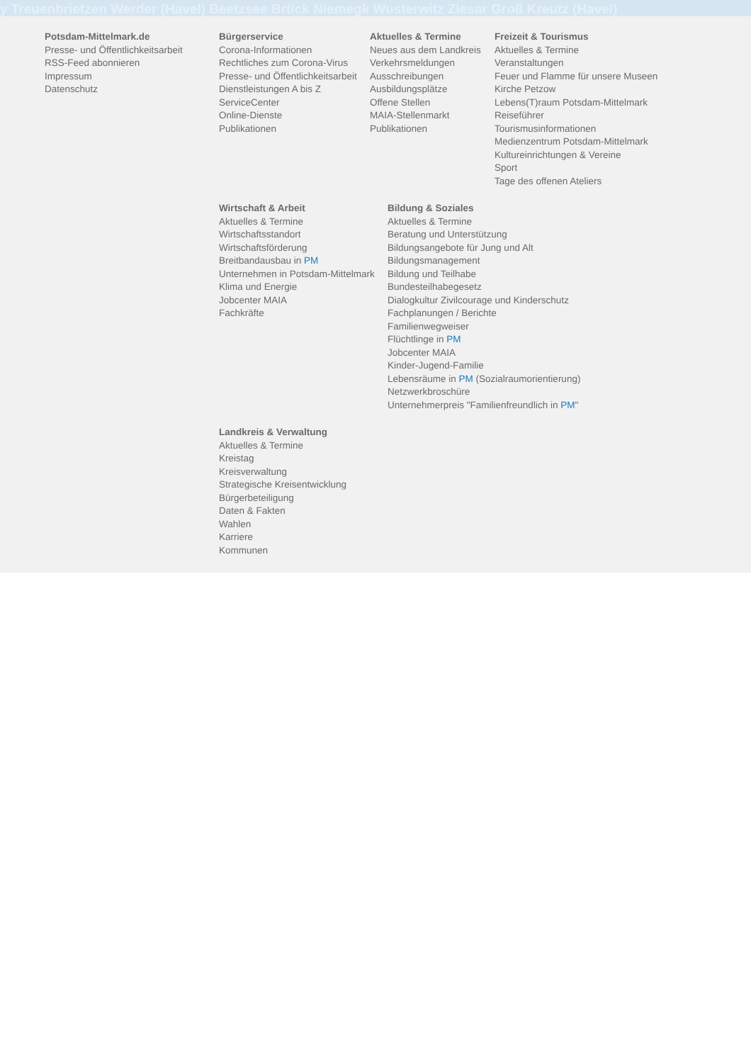y Treuenbrietzen Werder (Havel) Beetzsee Brück Niemegk Wusterwitz Ziesar Groß Kreutz (Havel)
Potsdam-Mittelmark.de
Presse- und Öffentlichkeitsarbeit
RSS-Feed abonnieren
Impressum
Datenschutz
Bürgerservice
Corona-Informationen
Rechtliches zum Corona-Virus
Presse- und Öffentlichkeitsarbeit
Dienstleistungen A bis Z
ServiceCenter
Online-Dienste
Publikationen
Aktuelles & Termine
Neues aus dem Landkreis
Verkehrsmeldungen
Ausschreibungen
Ausbildungsplätze
Offene Stellen
MAIA-Stellenmarkt
Publikationen
Freizeit & Tourismus
Aktuelles & Termine
Veranstaltungen
Feuer und Flamme für unsere Museen
Kirche Petzow
Lebens(T)raum Potsdam-Mittelmark
Reiseführer
Tourismusinformationen
Medienzentrum Potsdam-Mittelmark
Kultureinrichtungen & Vereine
Sport
Tage des offenen Ateliers
Wirtschaft & Arbeit
Aktuelles & Termine
Wirtschaftsstandort
Wirtschaftsförderung
Breitbandausbau in PM
Unternehmen in Potsdam-Mittelmark
Klima und Energie
Jobcenter MAIA
Fachkräfte
Bildung & Soziales
Aktuelles & Termine
Beratung und Unterstützung
Bildungsangebote für Jung und Alt
Bildungsmanagement
Bildung und Teilhabe
Bundesteilhabegesetz
Dialogkultur Zivilcourage und Kinderschutz
Fachplanungen / Berichte
Familienwegweiser
Flüchtlinge in PM
Jobcenter MAIA
Kinder-Jugend-Familie
Lebensräume in PM (Sozialraumorientierung)
Netzwerkbroschüre
Unternehmerpreis "Familienfreundlich in PM"
Landkreis & Verwaltung
Aktuelles & Termine
Kreistag
Kreisverwaltung
Strategische Kreisentwicklung
Bürgerbeteiligung
Daten & Fakten
Wahlen
Karriere
Kommunen